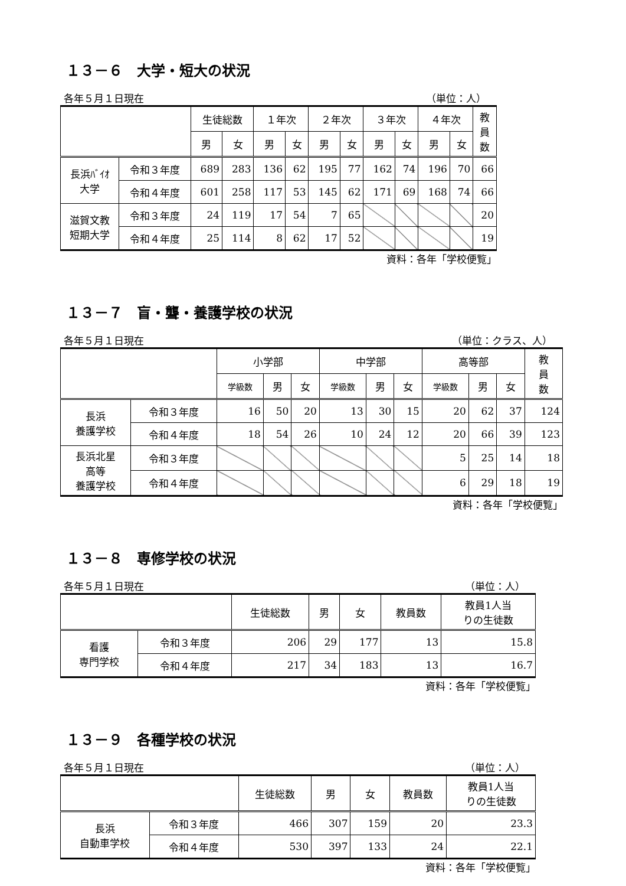１３－６　大学・短大の状況
各年５月１日現在 （単位：人）
| | | 生徒総数 | | １年次 | | ２年次 | | ３年次 | | ４年次 | | 教 員 数 |
| --- | --- | --- | --- | --- | --- | --- | --- | --- | --- | --- | --- | --- |
| | | 男 | 女 | 男 | 女 | 男 | 女 | 男 | 女 | 男 | 女 | |
| 長浜ﾊﾞｲｵ 大学 | 令和３年度 | 689 | 283 | 136 | 62 | 195 | 77 | 162 | 74 | 196 | 70 | 66 |
| | 令和４年度 | 601 | 258 | 117 | 53 | 145 | 62 | 171 | 69 | 168 | 74 | 66 |
| 滋賀文教 短期大学 | 令和３年度 | 24 | 119 | 17 | 54 | 7 | 65 | | | | | 20 |
| | 令和４年度 | 25 | 114 | 8 | 62 | 17 | 52 | | | | | 19 |
資料：各年「学校便覧」
１３－７　盲・聾・養護学校の状況
各年５月１日現在 （単位：クラス、人）
| | | 小学部 | | | 中学部 | | | 高等部 | | | 教 員 数 |
| --- | --- | --- | --- | --- | --- | --- | --- | --- | --- | --- | --- |
| | | 学級数 | 男 | 女 | 学級数 | 男 | 女 | 学級数 | 男 | 女 | |
| 長浜 養護学校 | 令和３年度 | 16 | 50 | 20 | 13 | 30 | 15 | 20 | 62 | 37 | 124 |
| | 令和４年度 | 18 | 54 | 26 | 10 | 24 | 12 | 20 | 66 | 39 | 123 |
| 長浜北星 高等 養護学校 | 令和３年度 | | | | | | | 5 | 25 | 14 | 18 |
| | 令和４年度 | | | | | | | 6 | 29 | 18 | 19 |
資料：各年「学校便覧」
１３－８　専修学校の状況
各年５月１日現在 （単位：人）
| | | 生徒総数 | 男 | 女 | 教員数 | 教員1人当 りの生徒数 |
| --- | --- | --- | --- | --- | --- | --- |
| 看護 専門学校 | 令和３年度 | 206 | 29 | 177 | 13 | 15.8 |
| | 令和４年度 | 217 | 34 | 183 | 13 | 16.7 |
資料：各年「学校便覧」
１３－９　各種学校の状況
各年５月１日現在 （単位：人）
| | | 生徒総数 | 男 | 女 | 教員数 | 教員1人当 りの生徒数 |
| --- | --- | --- | --- | --- | --- | --- |
| 長浜 自動車学校 | 令和３年度 | 466 | 307 | 159 | 20 | 23.3 |
| | 令和４年度 | 530 | 397 | 133 | 24 | 22.1 |
資料：各年「学校便覧」